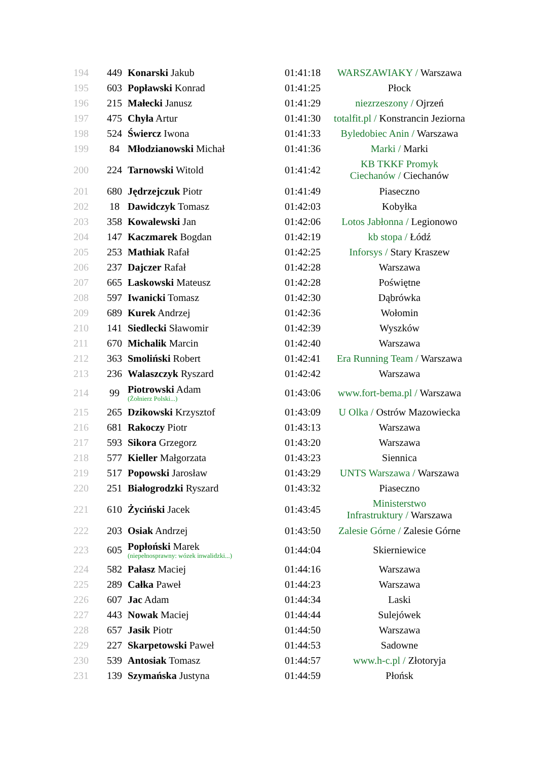| 194 | 449 | Konarski Jakub | 01:41:18 | WARSZAWIAKY / Warszawa |
| 195 | 603 | Popławski Konrad | 01:41:25 | Płock |
| 196 | 215 | Małecki Janusz | 01:41:29 | niezrzeszony / Ojrzeń |
| 197 | 475 | Chyła Artur | 01:41:30 | totalfit.pl / Konstrancin Jeziorna |
| 198 | 524 | Świercz Iwona | 01:41:33 | Byledobiec Anin / Warszawa |
| 199 | 84 | Młodzianowski Michał | 01:41:36 | Marki / Marki |
| 200 | 224 | Tarnowski Witold | 01:41:42 | KB TKKF Promyk Ciechanów / Ciechanów |
| 201 | 680 | Jędrzejczuk Piotr | 01:41:49 | Piaseczno |
| 202 | 18 | Dawidczyk Tomasz | 01:42:03 | Kobyłka |
| 203 | 358 | Kowalewski Jan | 01:42:06 | Lotos Jabłonna / Legionowo |
| 204 | 147 | Kaczmarek Bogdan | 01:42:19 | kb stopa / Łódź |
| 205 | 253 | Mathiak Rafał | 01:42:25 | Inforsys / Stary Kraszew |
| 206 | 237 | Dajczer Rafał | 01:42:28 | Warszawa |
| 207 | 665 | Laskowski Mateusz | 01:42:28 | Poświętne |
| 208 | 597 | Iwanicki Tomasz | 01:42:30 | Dąbrówka |
| 209 | 689 | Kurek Andrzej | 01:42:36 | Wołomin |
| 210 | 141 | Siedlecki Sławomir | 01:42:39 | Wyszków |
| 211 | 670 | Michalik Marcin | 01:42:40 | Warszawa |
| 212 | 363 | Smoliński Robert | 01:42:41 | Era Running Team / Warszawa |
| 213 | 236 | Walaszczyk Ryszard | 01:42:42 | Warszawa |
| 214 | 99 | Piotrowski Adam (Żołnierz Polski...) | 01:43:06 | www.fort-bema.pl / Warszawa |
| 215 | 265 | Dzikowski Krzysztof | 01:43:09 | U Olka / Ostrów Mazowiecka |
| 216 | 681 | Rakoczy Piotr | 01:43:13 | Warszawa |
| 217 | 593 | Sikora Grzegorz | 01:43:20 | Warszawa |
| 218 | 577 | Kieller Małgorzata | 01:43:23 | Siennica |
| 219 | 517 | Popowski Jarosław | 01:43:29 | UNTS Warszawa / Warszawa |
| 220 | 251 | Białogrodzki Ryszard | 01:43:32 | Piaseczno |
| 221 | 610 | Życiński Jacek | 01:43:45 | Ministerstwo Infrastruktury / Warszawa |
| 222 | 203 | Osiak Andrzej | 01:43:50 | Zalesie Górne / Zalesie Górne |
| 223 | 605 | Popłoński Marek (niepełnosprawny: wózek inwalidzki...) | 01:44:04 | Skierniewice |
| 224 | 582 | Pałasz Maciej | 01:44:16 | Warszawa |
| 225 | 289 | Całka Paweł | 01:44:23 | Warszawa |
| 226 | 607 | Jac Adam | 01:44:34 | Laski |
| 227 | 443 | Nowak Maciej | 01:44:44 | Sulejówek |
| 228 | 657 | Jasik Piotr | 01:44:50 | Warszawa |
| 229 | 227 | Skarpetowski Paweł | 01:44:53 | Sadowne |
| 230 | 539 | Antosiak Tomasz | 01:44:57 | www.h-c.pl / Złotoryja |
| 231 | 139 | Szymańska Justyna | 01:44:59 | Płońsk |